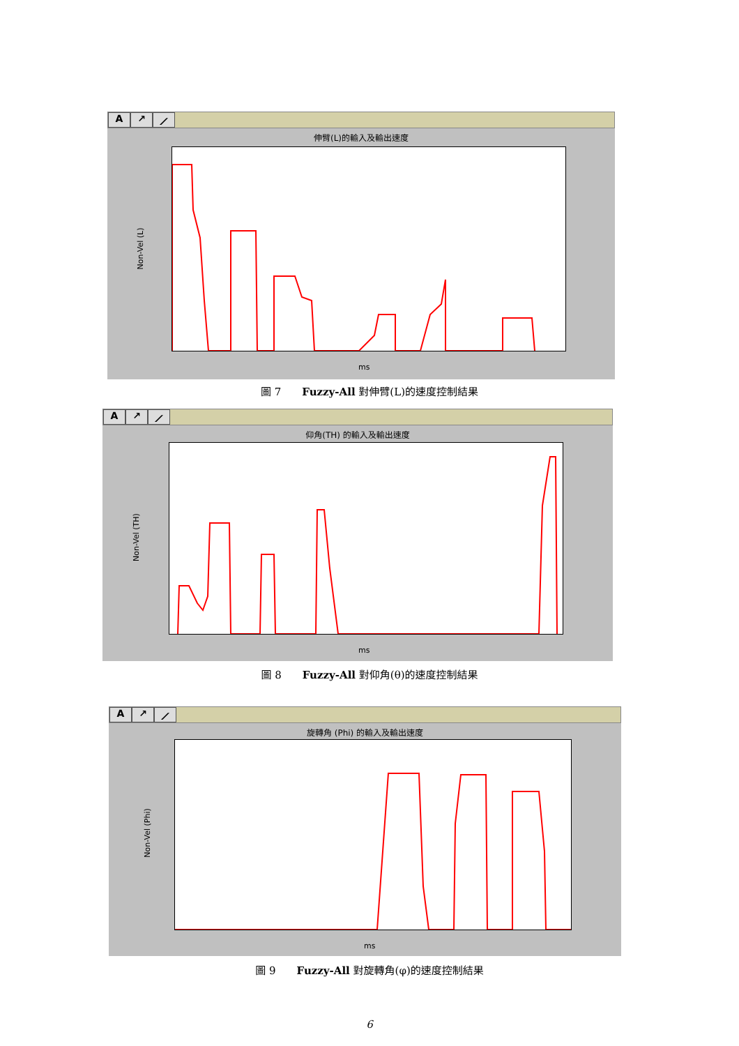A ↗ ⟋
伸臂(L)的輸入及輸出速度
Non-Vel (L)
ms
圖 7　　Fuzzy-All 對伸臂(L)的速度控制結果
A ↗ ⟋
仰角(TH) 的輸入及輸出速度
Non-Vel (TH)
ms
圖 8　　Fuzzy-All 對仰角(θ)的速度控制結果
A ↗ ⟋
旋轉角 (Phi) 的輸入及輸出速度
Non-Vel (Phi)
ms
圖 9　　Fuzzy-All 對旋轉角(φ)的速度控制結果
6